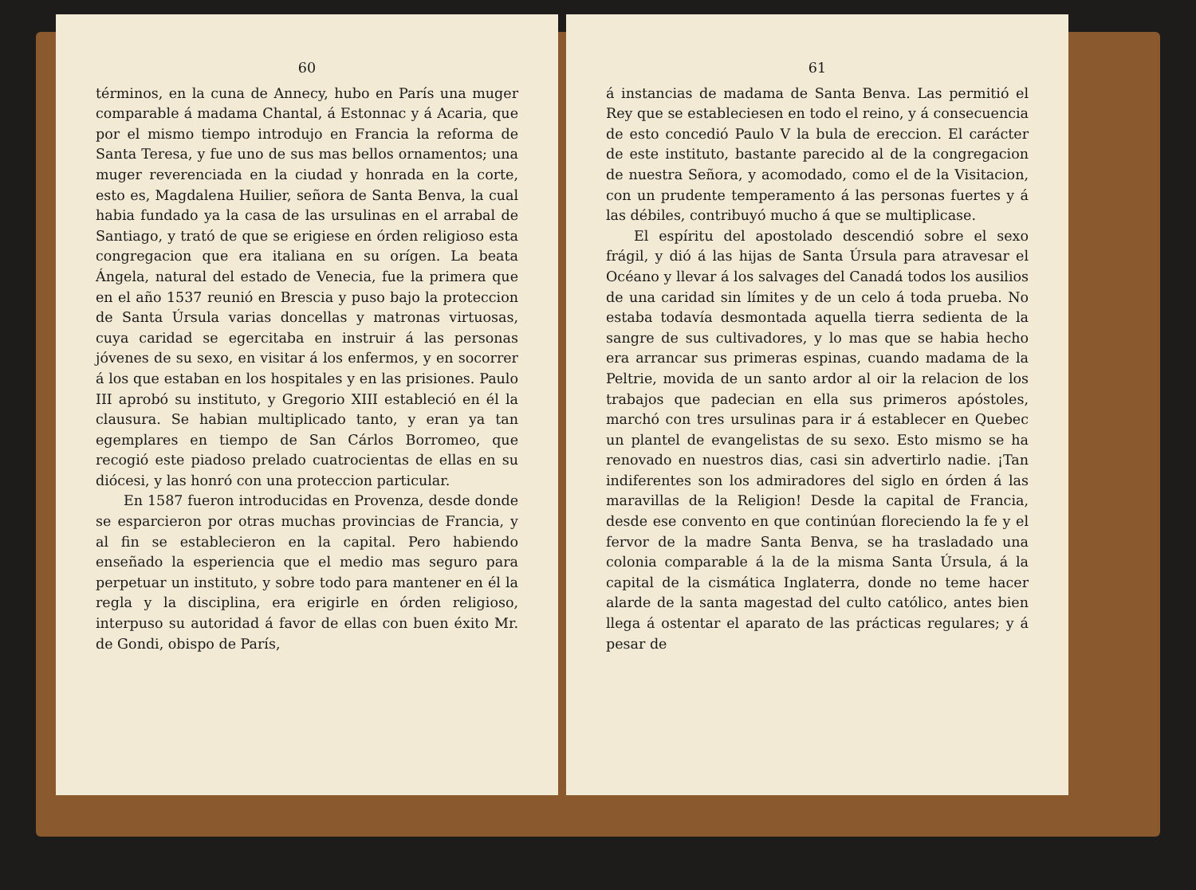60
términos, en la cuna de Annecy, hubo en París una muger comparable á madama Chantal, á Estonnac y á Acaria, que por el mismo tiempo introdujo en Francia la reforma de Santa Teresa, y fue uno de sus mas bellos ornamentos; una muger reverenciada en la ciudad y honrada en la corte, esto es, Magdalena Huilier, señora de Santa Benva, la cual habia fundado ya la casa de las ursulinas en el arrabal de Santiago, y trató de que se erigiese en órden religioso esta congregacion que era italiana en su orígen. La beata Ángela, natural del estado de Venecia, fue la primera que en el año 1537 reunió en Brescia y puso bajo la proteccion de Santa Úrsula varias doncellas y matronas virtuosas, cuya caridad se egercitaba en instruir á las personas jóvenes de su sexo, en visitar á los enfermos, y en socorrer á los que estaban en los hospitales y en las prisiones. Paulo III aprobó su instituto, y Gregorio XIII estableció en él la clausura. Se habian multiplicado tanto, y eran ya tan egemplares en tiempo de San Cárlos Borromeo, que recogió este piadoso prelado cuatrocientas de ellas en su diócesi, y las honró con una proteccion particular.
En 1587 fueron introducidas en Provenza, desde donde se esparcieron por otras muchas provincias de Francia, y al fin se establecieron en la capital. Pero habiendo enseñado la esperiencia que el medio mas seguro para perpetuar un instituto, y sobre todo para mantener en él la regla y la disciplina, era erigirle en órden religioso, interpuso su autoridad á favor de ellas con buen éxito Mr. de Gondi, obispo de París,
61
á instancias de madama de Santa Benva. Las permitió el Rey que se estableciesen en todo el reino, y á consecuencia de esto concedió Paulo V la bula de ereccion. El carácter de este instituto, bastante parecido al de la congregacion de nuestra Señora, y acomodado, como el de la Visitacion, con un prudente temperamento á las personas fuertes y á las débiles, contribuyó mucho á que se multiplicase.
El espíritu del apostolado descendió sobre el sexo frágil, y dió á las hijas de Santa Úrsula para atravesar el Océano y llevar á los salvages del Canadá todos los ausilios de una caridad sin límites y de un celo á toda prueba. No estaba todavía desmontada aquella tierra sedienta de la sangre de sus cultivadores, y lo mas que se habia hecho era arrancar sus primeras espinas, cuando madama de la Peltrie, movida de un santo ardor al oir la relacion de los trabajos que padecian en ella sus primeros apóstoles, marchó con tres ursulinas para ir á establecer en Quebec un plantel de evangelistas de su sexo. Esto mismo se ha renovado en nuestros dias, casi sin advertirlo nadie. ¡Tan indiferentes son los admiradores del siglo en órden á las maravillas de la Religion! Desde la capital de Francia, desde ese convento en que continúan floreciendo la fe y el fervor de la madre Santa Benva, se ha trasladado una colonia comparable á la de la misma Santa Úrsula, á la capital de la cismática Inglaterra, donde no teme hacer alarde de la santa magestad del culto católico, antes bien llega á ostentar el aparato de las prácticas regulares; y á pesar de